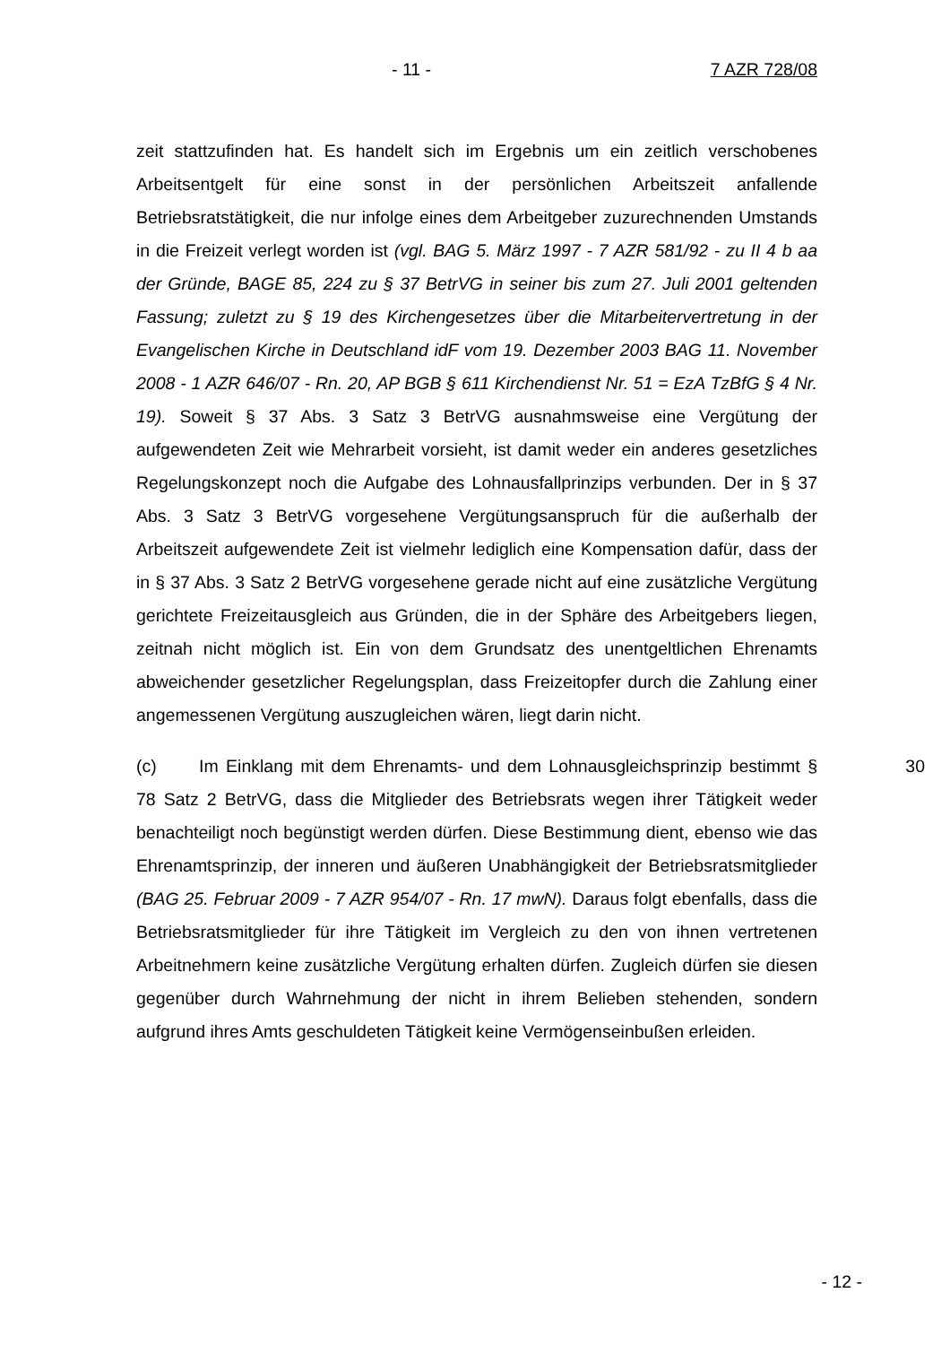- 11 - 7 AZR 728/08
zeit stattzufinden hat. Es handelt sich im Ergebnis um ein zeitlich verschobenes Arbeitsentgelt für eine sonst in der persönlichen Arbeitszeit anfallende Betriebsratstätigkeit, die nur infolge eines dem Arbeitgeber zuzurechnenden Umstands in die Freizeit verlegt worden ist (vgl. BAG 5. März 1997 - 7 AZR 581/92 - zu II 4 b aa der Gründe, BAGE 85, 224 zu § 37 BetrVG in seiner bis zum 27. Juli 2001 geltenden Fassung; zuletzt zu § 19 des Kirchengesetzes über die Mitarbeitervertretung in der Evangelischen Kirche in Deutschland idF vom 19. Dezember 2003 BAG 11. November 2008 - 1 AZR 646/07 - Rn. 20, AP BGB § 611 Kirchendienst Nr. 51 = EzA TzBfG § 4 Nr. 19). Soweit § 37 Abs. 3 Satz 3 BetrVG ausnahmsweise eine Vergütung der aufgewendeten Zeit wie Mehrarbeit vorsieht, ist damit weder ein anderes gesetzliches Regelungskonzept noch die Aufgabe des Lohnausfallprinzips verbunden. Der in § 37 Abs. 3 Satz 3 BetrVG vorgesehene Vergütungsanspruch für die außerhalb der Arbeitszeit aufgewendete Zeit ist vielmehr lediglich eine Kompensation dafür, dass der in § 37 Abs. 3 Satz 2 BetrVG vorgesehene gerade nicht auf eine zusätzliche Vergütung gerichtete Freizeitausgleich aus Gründen, die in der Sphäre des Arbeitgebers liegen, zeitnah nicht möglich ist. Ein von dem Grundsatz des unentgeltlichen Ehrenamts abweichender gesetzlicher Regelungsplan, dass Freizeitopfer durch die Zahlung einer angemessenen Vergütung auszugleichen wären, liegt darin nicht.
30 (c) Im Einklang mit dem Ehrenamts- und dem Lohnausgleichsprinzip bestimmt § 78 Satz 2 BetrVG, dass die Mitglieder des Betriebsrats wegen ihrer Tätigkeit weder benachteiligt noch begünstigt werden dürfen. Diese Bestimmung dient, ebenso wie das Ehrenamtsprinzip, der inneren und äußeren Unabhängigkeit der Betriebsratsmitglieder (BAG 25. Februar 2009 - 7 AZR 954/07 - Rn. 17 mwN). Daraus folgt ebenfalls, dass die Betriebsratsmitglieder für ihre Tätigkeit im Vergleich zu den von ihnen vertretenen Arbeitnehmern keine zusätzliche Vergütung erhalten dürfen. Zugleich dürfen sie diesen gegenüber durch Wahrnehmung der nicht in ihrem Belieben stehenden, sondern aufgrund ihres Amts geschuldeten Tätigkeit keine Vermögenseinbußen erleiden.
- 12 -